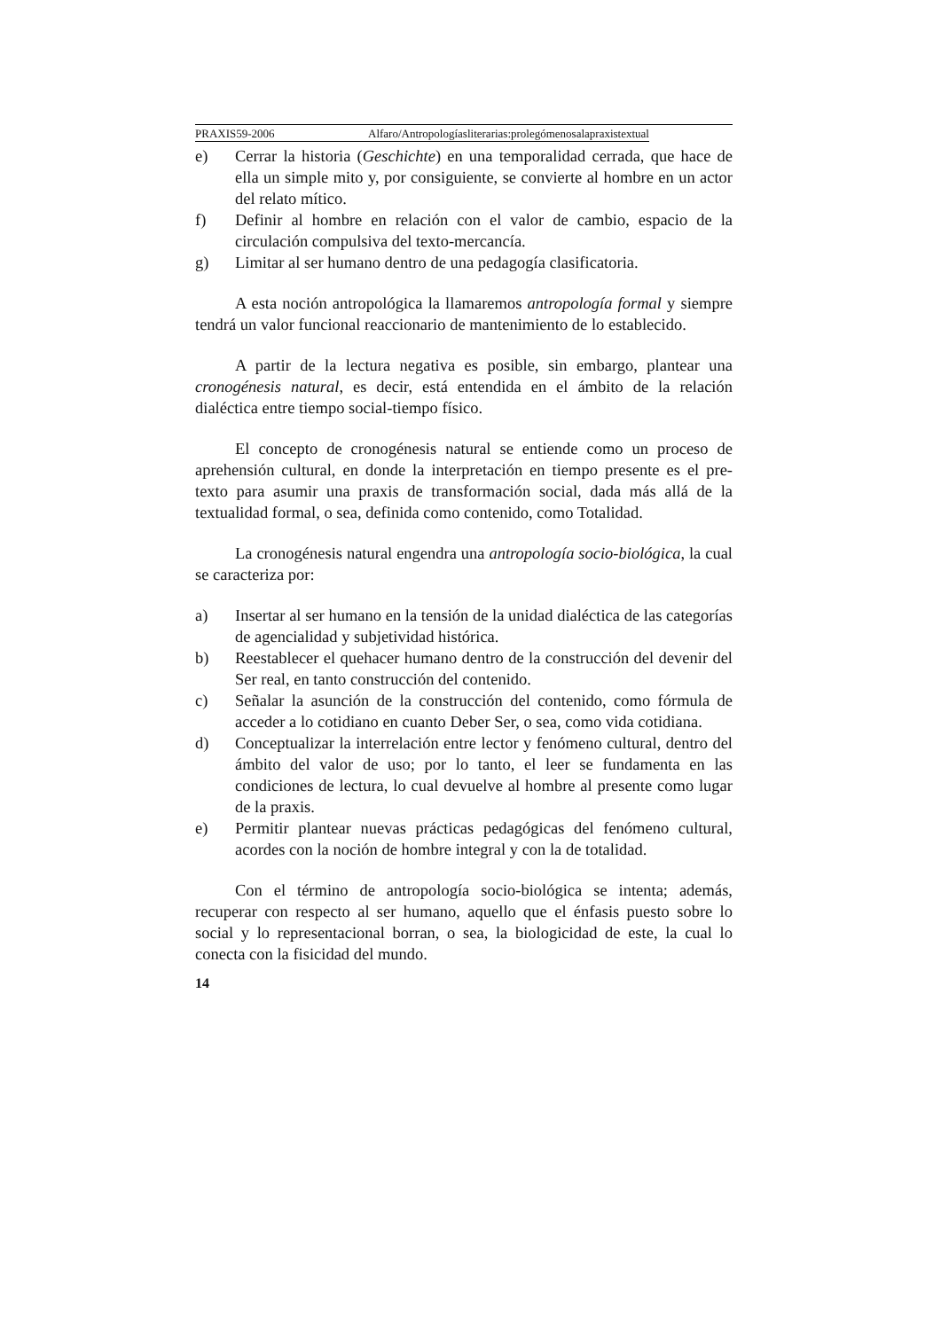PRAXIS59-2006 Alfaro/Antropologíasliterarias:prolegómenosalapraxistextual
e) Cerrar la historia (Geschichte) en una temporalidad cerrada, que hace de ella un simple mito y, por consiguiente, se convierte al hombre en un actor del relato mítico.
f) Definir al hombre en relación con el valor de cambio, espacio de la circulación compulsiva del texto-mercancía.
g) Limitar al ser humano dentro de una pedagogía clasificatoria.
A esta noción antropológica la llamaremos antropología formal y siempre tendrá un valor funcional reaccionario de mantenimiento de lo establecido.
A partir de la lectura negativa es posible, sin embargo, plantear una cronogénesis natural, es decir, está entendida en el ámbito de la relación dialéctica entre tiempo social-tiempo físico.
El concepto de cronogénesis natural se entiende como un proceso de aprehensión cultural, en donde la interpretación en tiempo presente es el pre-texto para asumir una praxis de transformación social, dada más allá de la textualidad formal, o sea, definida como contenido, como Totalidad.
La cronogénesis natural engendra una antropología socio-biológica, la cual se caracteriza por:
a) Insertar al ser humano en la tensión de la unidad dialéctica de las categorías de agencialidad y subjetividad histórica.
b) Reestablecer el quehacer humano dentro de la construcción del devenir del Ser real, en tanto construcción del contenido.
c) Señalar la asunción de la construcción del contenido, como fórmula de acceder a lo cotidiano en cuanto Deber Ser, o sea, como vida cotidiana.
d) Conceptualizar la interrelación entre lector y fenómeno cultural, dentro del ámbito del valor de uso; por lo tanto, el leer se fundamenta en las condiciones de lectura, lo cual devuelve al hombre al presente como lugar de la praxis.
e) Permitir plantear nuevas prácticas pedagógicas del fenómeno cultural, acordes con la noción de hombre integral y con la de totalidad.
Con el término de antropología socio-biológica se intenta; además, recuperar con respecto al ser humano, aquello que el énfasis puesto sobre lo social y lo representacional borran, o sea, la biologicidad de este, la cual lo conecta con la fisicidad del mundo.
14